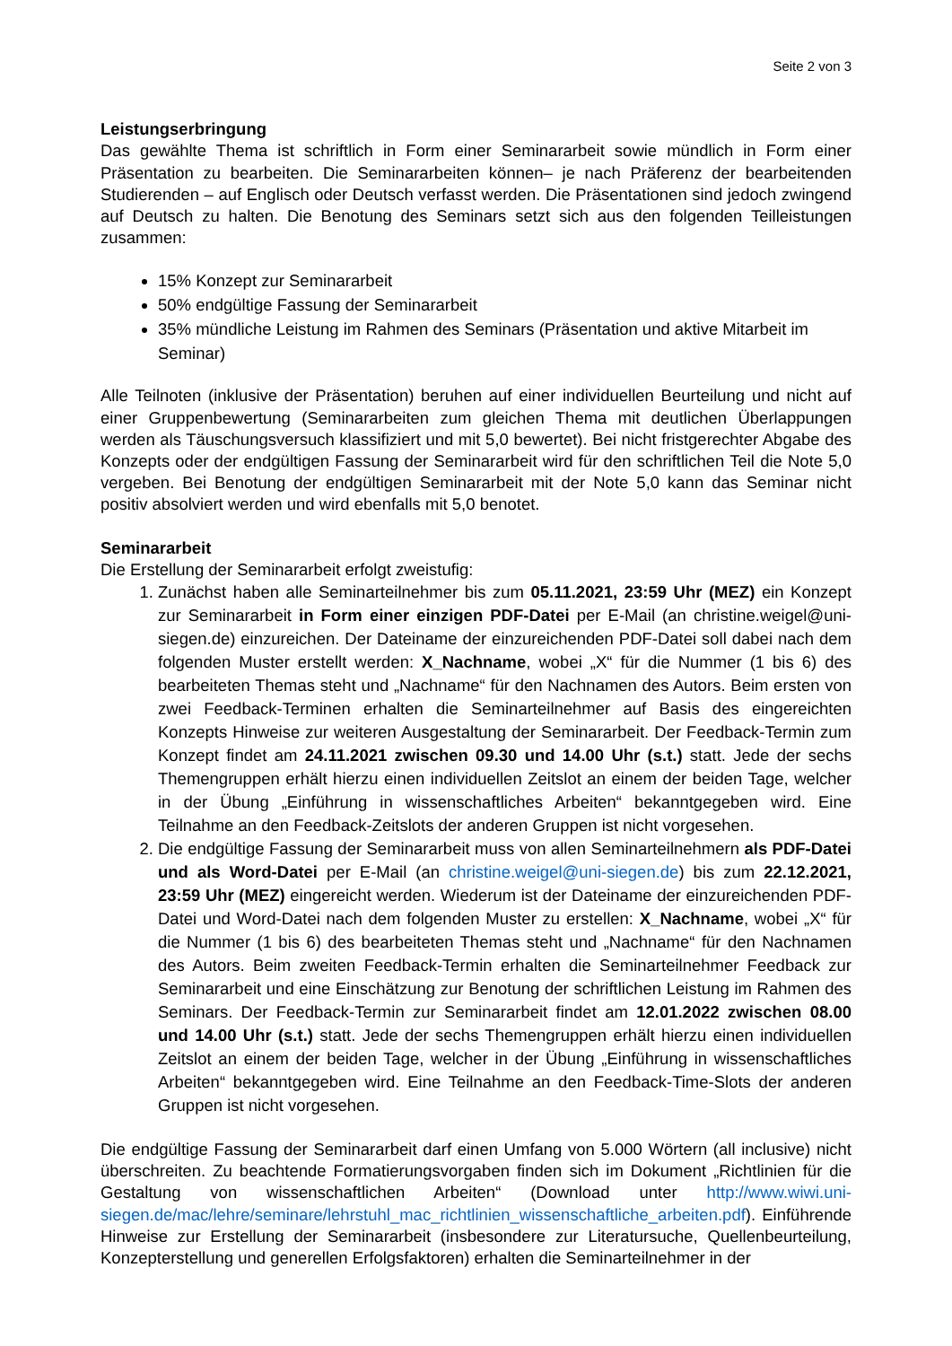Seite 2 von 3
Leistungserbringung
Das gewählte Thema ist schriftlich in Form einer Seminararbeit sowie mündlich in Form einer Präsentation zu bearbeiten. Die Seminararbeiten können– je nach Präferenz der bearbeitenden Studierenden – auf Englisch oder Deutsch verfasst werden. Die Präsentationen sind jedoch zwingend auf Deutsch zu halten. Die Benotung des Seminars setzt sich aus den folgenden Teilleistungen zusammen:
15% Konzept zur Seminararbeit
50% endgültige Fassung der Seminararbeit
35% mündliche Leistung im Rahmen des Seminars (Präsentation und aktive Mitarbeit im Seminar)
Alle Teilnoten (inklusive der Präsentation) beruhen auf einer individuellen Beurteilung und nicht auf einer Gruppenbewertung (Seminararbeiten zum gleichen Thema mit deutlichen Überlappungen werden als Täuschungsversuch klassifiziert und mit 5,0 bewertet). Bei nicht fristgerechter Abgabe des Konzepts oder der endgültigen Fassung der Seminararbeit wird für den schriftlichen Teil die Note 5,0 vergeben. Bei Benotung der endgültigen Seminararbeit mit der Note 5,0 kann das Seminar nicht positiv absolviert werden und wird ebenfalls mit 5,0 benotet.
Seminararbeit
Die Erstellung der Seminararbeit erfolgt zweistufig:
1. Zunächst haben alle Seminarteilnehmer bis zum 05.11.2021, 23:59 Uhr (MEZ) ein Konzept zur Seminararbeit in Form einer einzigen PDF-Datei per E-Mail (an christine.weigel@uni-siegen.de) einzureichen. Der Dateiname der einzureichenden PDF-Datei soll dabei nach dem folgenden Muster erstellt werden: X_Nachname, wobei „X“ für die Nummer (1 bis 6) des bearbeiteten Themas steht und „Nachname“ für den Nachnamen des Autors. Beim ersten von zwei Feedback-Terminen erhalten die Seminarteilnehmer auf Basis des eingereichten Konzepts Hinweise zur weiteren Ausgestaltung der Seminararbeit. Der Feedback-Termin zum Konzept findet am 24.11.2021 zwischen 09.30 und 14.00 Uhr (s.t.) statt. Jede der sechs Themengruppen erhält hierzu einen individuellen Zeitslot an einem der beiden Tage, welcher in der Übung „Einführung in wissenschaftliches Arbeiten“ bekanntgegeben wird. Eine Teilnahme an den Feedback-Zeitslots der anderen Gruppen ist nicht vorgesehen.
2. Die endgültige Fassung der Seminararbeit muss von allen Seminarteilnehmern als PDF-Datei und als Word-Datei per E-Mail (an christine.weigel@uni-siegen.de) bis zum 22.12.2021, 23:59 Uhr (MEZ) eingereicht werden. Wiederum ist der Dateiname der einzureichenden PDF-Datei und Word-Datei nach dem folgenden Muster zu erstellen: X_Nachname, wobei „X“ für die Nummer (1 bis 6) des bearbeiteten Themas steht und „Nachname“ für den Nachnamen des Autors. Beim zweiten Feedback-Termin erhalten die Seminarteilnehmer Feedback zur Seminararbeit und eine Einschätzung zur Benotung der schriftlichen Leistung im Rahmen des Seminars. Der Feedback-Termin zur Seminararbeit findet am 12.01.2022 zwischen 08.00 und 14.00 Uhr (s.t.) statt. Jede der sechs Themengruppen erhält hierzu einen individuellen Zeitslot an einem der beiden Tage, welcher in der Übung „Einführung in wissenschaftliches Arbeiten“ bekanntgegeben wird. Eine Teilnahme an den Feedback-Time-Slots der anderen Gruppen ist nicht vorgesehen.
Die endgültige Fassung der Seminararbeit darf einen Umfang von 5.000 Wörtern (all inclusive) nicht überschreiten. Zu beachtende Formatierungsvorgaben finden sich im Dokument „Richtlinien für die Gestaltung von wissenschaftlichen Arbeiten“ (Download unter http://www.wiwi.uni-siegen.de/mac/lehre/seminare/lehrstuhl_mac_richtlinien_wissenschaftliche_arbeiten.pdf). Einführende Hinweise zur Erstellung der Seminararbeit (insbesondere zur Literatursuche, Quellenbeurteilung, Konzepterstellung und generellen Erfolgsfaktoren) erhalten die Seminarteilnehmer in der